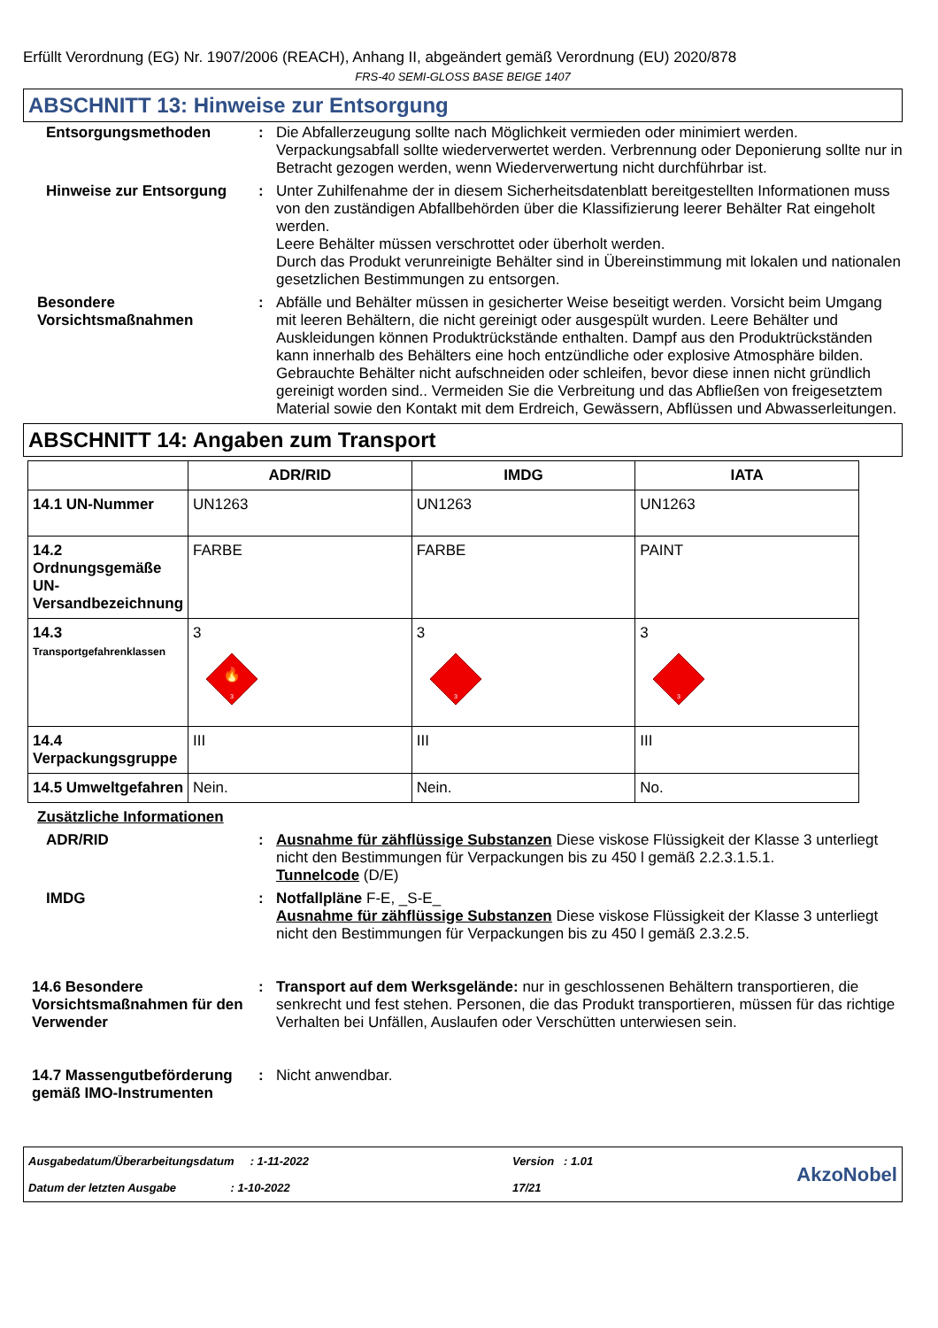Erfüllt Verordnung (EG) Nr. 1907/2006 (REACH), Anhang II, abgeändert gemäß Verordnung (EU) 2020/878
FRS-40 SEMI-GLOSS BASE BEIGE 1407
ABSCHNITT 13: Hinweise zur Entsorgung
Entsorgungsmethoden : Die Abfallerzeugung sollte nach Möglichkeit vermieden oder minimiert werden. Verpackungsabfall sollte wiederverwertet werden. Verbrennung oder Deponierung sollte nur in Betracht gezogen werden, wenn Wiederverwertung nicht durchführbar ist.
Hinweise zur Entsorgung : Unter Zuhilfenahme der in diesem Sicherheitsdatenblatt bereitgestellten Informationen muss von den zuständigen Abfallbehörden über die Klassifizierung leerer Behälter Rat eingeholt werden.
Leere Behälter müssen verschrottet oder überholt werden.
Durch das Produkt verunreinigte Behälter sind in Übereinstimmung mit lokalen und nationalen gesetzlichen Bestimmungen zu entsorgen.
Besondere Vorsichtsmaßnahmen
: Abfälle und Behälter müssen in gesicherter Weise beseitigt werden. Vorsicht beim Umgang mit leeren Behältern, die nicht gereinigt oder ausgespült wurden. Leere Behälter und Auskleidungen können Produktrückstände enthalten. Dampf aus den Produktrückständen kann innerhalb des Behälters eine hoch entzündliche oder explosive Atmosphäre bilden. Gebrauchte Behälter nicht aufschneiden oder schleifen, bevor diese innen nicht gründlich gereinigt worden sind.. Vermeiden Sie die Verbreitung und das Abfließen von freigesetztem Material sowie den Kontakt mit dem Erdreich, Gewässern, Abflüssen und Abwasserleitungen.
ABSCHNITT 14: Angaben zum Transport
| | ADR/RID | IMDG | IATA |
| --- | --- | --- | --- |
| 14.1 UN-Nummer | UN1263 | UN1263 | UN1263 |
| 14.2 Ordnungsgemäße UN-Versandbezeichnung | FARBE | FARBE | PAINT |
| 14.3 Transportgefahrenklassen | 3 🔥 3 | 3 3 | 3 3 |
| 14.4 Verpackungsgruppe | III | III | III |
| 14.5 Umweltgefahren | Nein. | Nein. | No. |
Zusätzliche Informationen
ADR/RID : Ausnahme für zähflüssige Substanzen Diese viskose Flüssigkeit der Klasse 3 unterliegt nicht den Bestimmungen für Verpackungen bis zu 450 l gemäß 2.2.3.1.5.1.
Tunnelcode (D/E)
IMDG : Notfallpläne F-E, _S-E_
Ausnahme für zähflüssige Substanzen Diese viskose Flüssigkeit der Klasse 3 unterliegt nicht den Bestimmungen für Verpackungen bis zu 450 l gemäß 2.3.2.5.
14.6 Besondere Vorsichtsmaßnahmen für den Verwender
: Transport auf dem Werksgelände: nur in geschlossenen Behältern transportieren, die senkrecht und fest stehen. Personen, die das Produkt transportieren, müssen für das richtige Verhalten bei Unfällen, Auslaufen oder Verschütten unterwiesen sein.
14.7 Massengutbeförderung gemäß IMO-Instrumenten
: Nicht anwendbar.
Ausgabedatum/Überarbeitungsdatum : 1-11-2022
Datum der letzten Ausgabe : 1-10-2022
Version : 1.01
17/21
AkzoNobel